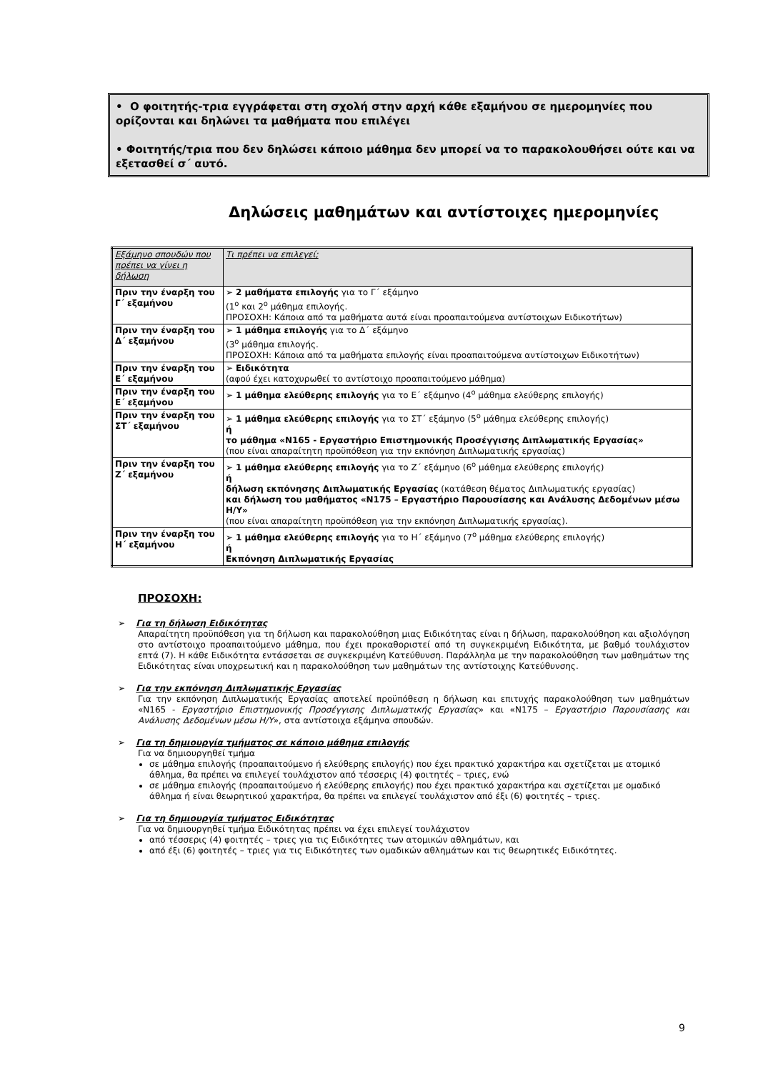• Ο φοιτητής-τρια εγγράφεται στη σχολή στην αρχή κάθε εξαμήνου σε ημερομηνίες που ορίζονται και δηλώνει τα μαθήματα που επιλέγει
• Φοιτητής/τρια που δεν δηλώσει κάποιο μάθημα δεν μπορεί να το παρακολουθήσει ούτε και να εξετασθεί σ΄ αυτό.
Δηλώσεις μαθημάτων και αντίστοιχες ημερομηνίες
| Εξάμηνο σπουδών που πρέπει να γίνει η δήλωση | Τι πρέπει να επιλεγεί; |
| --- | --- |
| Πριν την έναρξη του Γ΄ εξαμήνου | ➢ 2 μαθήματα επιλογής για το Γ΄ εξάμηνο (1<sup>ο</sup> και 2<sup>ο</sup> μάθημα επιλογής. ΠΡΟΣΟΧΗ: Κάποια από τα μαθήματα αυτά είναι προαπαιτούμενα αντίστοιχων Ειδικοτήτων) |
| Πριν την έναρξη του Δ΄ εξαμήνου | ➢ 1 μάθημα επιλογής για το Δ΄ εξάμηνο (3<sup>ο</sup> μάθημα επιλογής. ΠΡΟΣΟΧΗ: Κάποια από τα μαθήματα επιλογής είναι προαπαιτούμενα αντίστοιχων Ειδικοτήτων) |
| Πριν την έναρξη του Ε΄ εξαμήνου | ➢ Ειδικότητα (αφού έχει κατοχυρωθεί το αντίστοιχο προαπαιτούμενο μάθημα) |
| Πριν την έναρξη του Ε΄ εξαμήνου | ➢ 1 μάθημα ελεύθερης επιλογής για το Ε΄ εξάμηνο (4<sup>ο</sup> μάθημα ελεύθερης επιλογής) |
| Πριν την έναρξη του ΣΤ΄ εξαμήνου | ➢ 1 μάθημα ελεύθερης επιλογής για το ΣΤ΄ εξάμηνο (5<sup>ο</sup> μάθημα ελεύθερης επιλογής) ή το μάθημα «Ν165 - Εργαστήριο Επιστημονικής Προσέγγισης Διπλωματικής Εργασίας» (που είναι απαραίτητη προϋπόθεση για την εκπόνηση Διπλωματικής εργασίας) |
| Πριν την έναρξη του Ζ΄ εξαμήνου | ➢ 1 μάθημα ελεύθερης επιλογής για το Ζ΄ εξάμηνο (6<sup>ο</sup> μάθημα ελεύθερης επιλογής) ή δήλωση εκπόνησης Διπλωματικής Εργασίας (κατάθεση θέματος Διπλωματικής εργασίας) και δήλωση του μαθήματος «Ν175 – Εργαστήριο Παρουσίασης και Ανάλυσης Δεδομένων μέσω Η/Υ» (που είναι απαραίτητη προϋπόθεση για την εκπόνηση Διπλωματικής εργασίας). |
| Πριν την έναρξη του Η΄ εξαμήνου | ➢ 1 μάθημα ελεύθερης επιλογής για το Η΄ εξάμηνο (7<sup>ο</sup> μάθημα ελεύθερης επιλογής) ή Εκπόνηση Διπλωματικής Εργασίας |
ΠΡΟΣΟΧΗ:
➢ Για τη δήλωση Ειδικότητας
Απαραίτητη προϋπόθεση για τη δήλωση και παρακολούθηση μιας Ειδικότητας είναι η δήλωση, παρακολούθηση και αξιολόγηση στο αντίστοιχο προαπαιτούμενο μάθημα, που έχει προκαθοριστεί από τη συγκεκριμένη Ειδικότητα, με βαθμό τουλάχιστον επτά (7). Η κάθε Ειδικότητα εντάσσεται σε συγκεκριμένη Κατεύθυνση. Παράλληλα με την παρακολούθηση των μαθημάτων της Ειδικότητας είναι υποχρεωτική και η παρακολούθηση των μαθημάτων της αντίστοιχης Κατεύθυνσης.
➢ Για την εκπόνηση Διπλωματικής Εργασίας
Για την εκπόνηση Διπλωματικής Εργασίας αποτελεί προϋπόθεση η δήλωση και επιτυχής παρακολούθηση των μαθημάτων «Ν165 - Εργαστήριο Επιστημονικής Προσέγγισης Διπλωματικής Εργασίας» και «Ν175 – Εργαστήριο Παρουσίασης και Ανάλυσης Δεδομένων μέσω Η/Υ», στα αντίστοιχα εξάμηνα σπουδών.
➢ Για τη δημιουργία τμήματος σε κάποιο μάθημα επιλογής
Για να δημιουργηθεί τμήμα
σε μάθημα επιλογής (προαπαιτούμενο ή ελεύθερης επιλογής) που έχει πρακτικό χαρακτήρα και σχετίζεται με ατομικό άθλημα, θα πρέπει να επιλεγεί τουλάχιστον από τέσσερις (4) φοιτητές – τριες, ενώ
σε μάθημα επιλογής (προαπαιτούμενο ή ελεύθερης επιλογής) που έχει πρακτικό χαρακτήρα και σχετίζεται με ομαδικό άθλημα ή είναι θεωρητικού χαρακτήρα, θα πρέπει να επιλεγεί τουλάχιστον από έξι (6) φοιτητές – τριες.
➢ Για τη δημιουργία τμήματος Ειδικότητας
Για να δημιουργηθεί τμήμα Ειδικότητας πρέπει να έχει επιλεγεί τουλάχιστον
από τέσσερις (4) φοιτητές – τριες για τις Ειδικότητες των ατομικών αθλημάτων, και
από έξι (6) φοιτητές – τριες για τις Ειδικότητες των ομαδικών αθλημάτων και τις θεωρητικές Ειδικότητες.
9